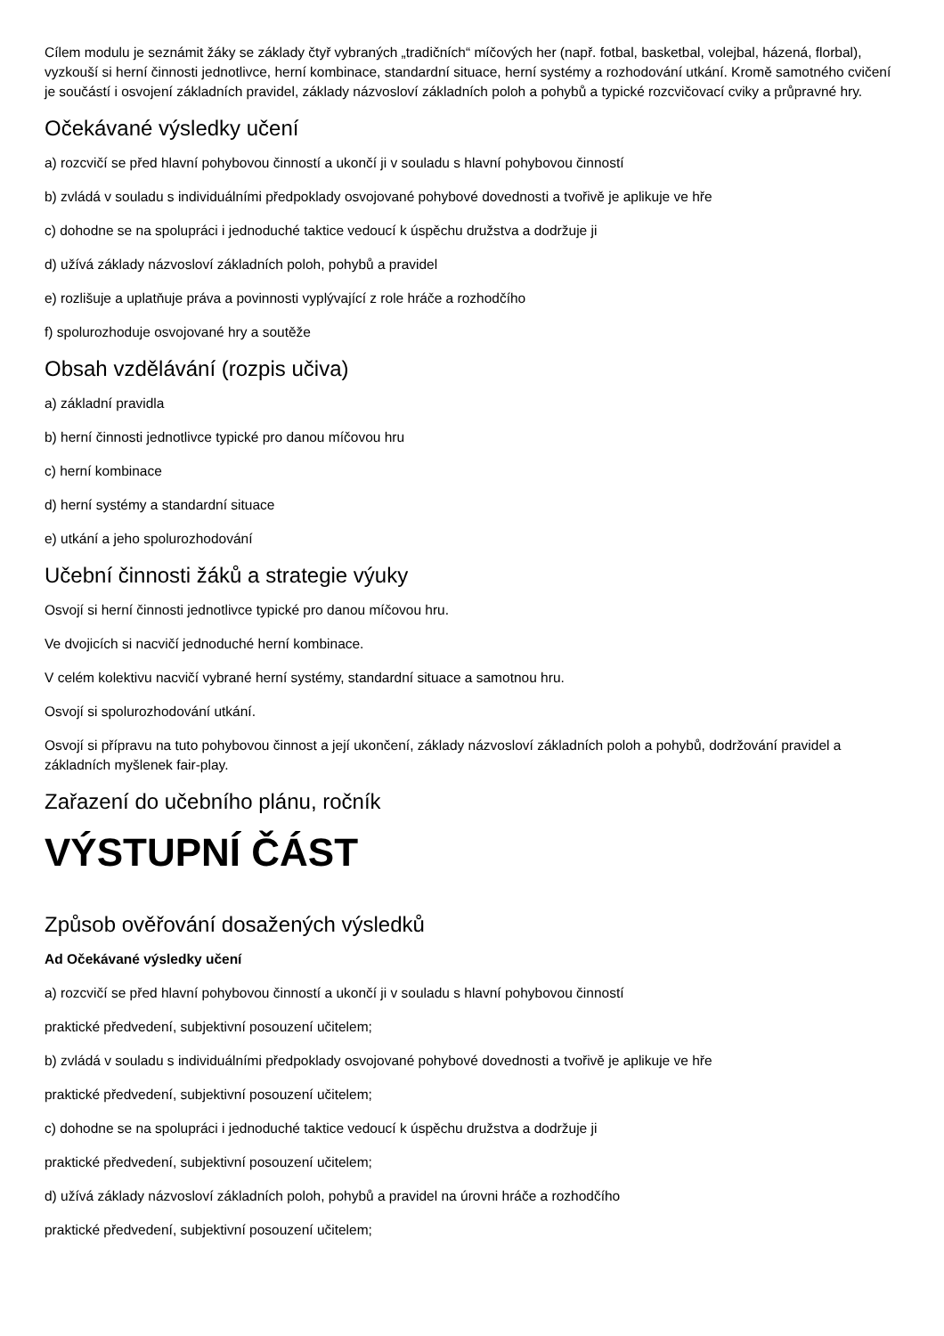Cílem modulu je seznámit žáky se základy čtyř vybraných „tradičních“ míčových her (např. fotbal, basketbal, volejbal, házená, florbal), vyzkouší si herní činnosti jednotlivce, herní kombinace, standardní situace, herní systémy a rozhodování utkání. Kromě samotného cvičení je součástí i osvojení základních pravidel, základy názvosloví základních poloh a pohybů a typické rozcvičovací cviky a průpravné hry.
Očekávané výsledky učení
a) rozcvičí se před hlavní pohybovou činností a ukončí ji v souladu s hlavní pohybovou činností
b) zvládá v souladu s individuálními předpoklady osvojované pohybové dovednosti a tvořivě je aplikuje ve hře
c) dohodne se na spolupráci i jednoduché taktice vedoucí k úspěchu družstva a dodržuje ji
d) užívá základy názvosloví základních poloh, pohybů a pravidel
e) rozlišuje a uplatňuje práva a povinnosti vyplývající z role hráče a rozhodčího
f) spolurozhoduje osvojované hry a soutěže
Obsah vzdělávání (rozpis učiva)
a) základní pravidla
b) herní činnosti jednotlivce typické pro danou míčovou hru
c) herní kombinace
d) herní systémy a standardní situace
e) utkání a jeho spolurozhodování
Učební činnosti žáků a strategie výuky
Osvojí si herní činnosti jednotlivce typické pro danou míčovou hru.
Ve dvojicích si nacvičí jednoduché herní kombinace.
V celém kolektivu nacvičí vybrané herní systémy, standardní situace a samotnou hru.
Osvojí si spolurozhodování utkání.
Osvojí si přípravu na tuto pohybovou činnost a její ukončení, základy názvosloví základních poloh a pohybů, dodržování pravidel a základních myšlenek fair-play.
Zařazení do učebního plánu, ročník
VÝSTUPNÍ ČÁST
Způsob ověřování dosažených výsledků
Ad Očekávané výsledky učení
a) rozcvičí se před hlavní pohybovou činností a ukončí ji v souladu s hlavní pohybovou činností
praktické předvedení, subjektivní posouzení učitelem;
b) zvládá v souladu s individuálními předpoklady osvojované pohybové dovednosti a tvořivě je aplikuje ve hře
praktické předvedení, subjektivní posouzení učitelem;
c) dohodne se na spolupráci i jednoduché taktice vedoucí k úspěchu družstva a dodržuje ji
praktické předvedení, subjektivní posouzení učitelem;
d) užívá základy názvosloví základních poloh, pohybů a pravidel na úrovni hráče a rozhodčího
praktické předvedení, subjektivní posouzení učitelem;